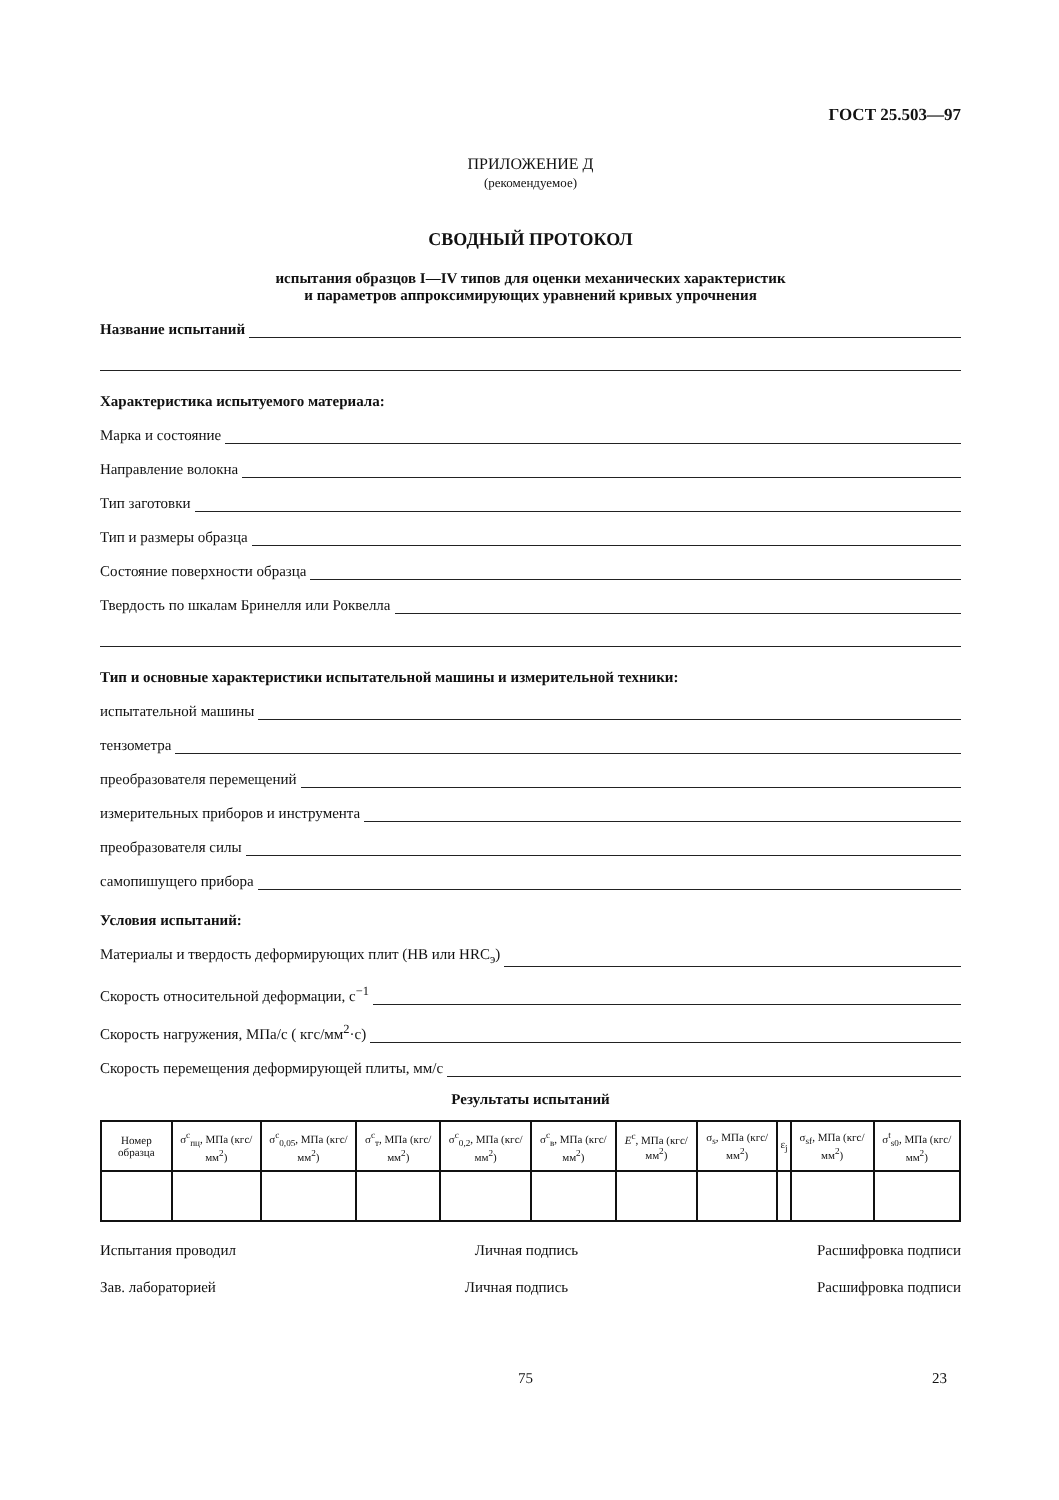ГОСТ 25.503—97
ПРИЛОЖЕНИЕ Д
(рекомендуемое)
СВОДНЫЙ ПРОТОКОЛ
испытания образцов I—IV типов для оценки механических характеристик
и параметров аппроксимирующих уравнений кривых упрочнения
Название испытаний
Характеристика испытуемого материала:
Марка и состояние
Направление волокна
Тип заготовки
Тип и размеры образца
Состояние поверхности образца
Твердость по шкалам Бринелля или Роквелла
Тип и основные характеристики испытательной машины и измерительной техники:
испытательной машины
тензометра
преобразователя перемещений
измерительных приборов и инструмента
преобразователя силы
самопишущего прибора
Условия испытаний:
Материалы и твердость деформирующих плит (HB или HRC<sub>э</sub>)
Скорость относительной деформации, с<sup>−1</sup>
Скорость нагружения, МПа/с ( кгс/мм<sup>2</sup>·с)
Скорость перемещения деформирующей плиты, мм/с
Результаты испытаний
| Номер образца | σ<sup>c</sup><sub>пц</sub>, МПа (кгс/мм<sup>2</sup>) | σ<sup>c</sup><sub>0,05</sub>, МПа (кгс/мм<sup>2</sup>) | σ<sup>c</sup><sub>т</sub>, МПа (кгс/мм<sup>2</sup>) | σ<sup>c</sup><sub>0,2</sub>, МПа (кгс/мм<sup>2</sup>) | σ<sup>c</sup><sub>в</sub>, МПа (кгс/мм<sup>2</sup>) | E<sup>c</sup>, МПа (кгс/мм<sup>2</sup>) | σ<sub>s</sub>, МПа (кгс/мм<sup>2</sup>) | ε<sub>j</sub> | σ<sub>sf</sub>, МПа (кгс/мм<sup>2</sup>) | σ<sup>t</sup><sub>s0</sub>, МПа (кгс/мм<sup>2</sup>) |
| --- | --- | --- | --- | --- | --- | --- | --- | --- | --- | --- |
Испытания проводил Личная подпись Расшифровка подписи
Зав. лабораторией Личная подпись Расшифровка подписи
75 23